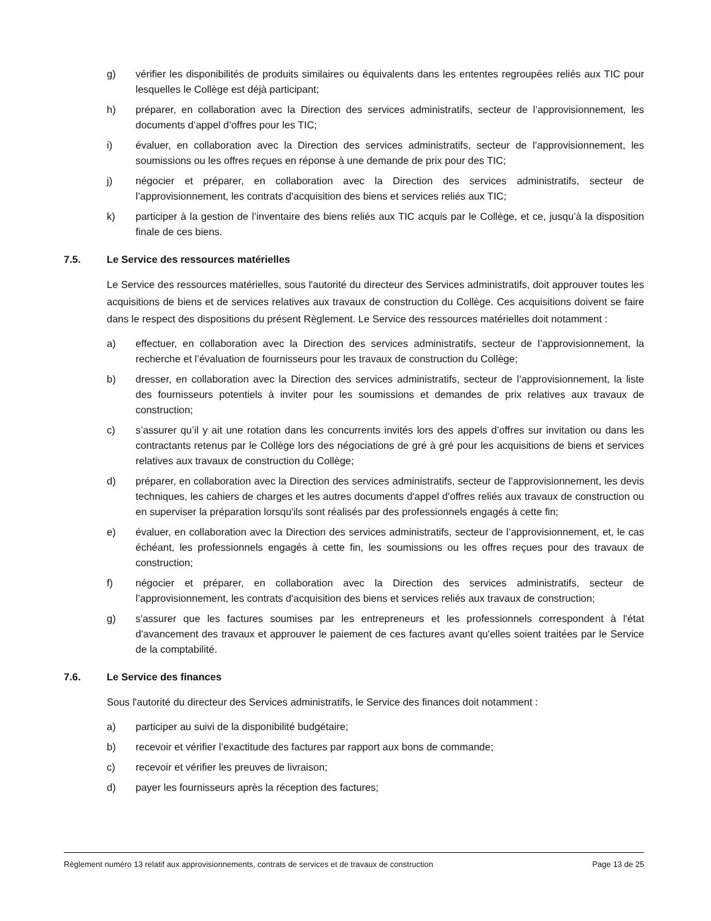g) vérifier les disponibilités de produits similaires ou équivalents dans les ententes regroupées reliés aux TIC pour lesquelles le Collège est déjà participant;
h) préparer, en collaboration avec la Direction des services administratifs, secteur de l’approvisionnement, les documents d’appel d’offres pour les TIC;
i) évaluer, en collaboration avec la Direction des services administratifs, secteur de l’approvisionnement, les soumissions ou les offres reçues en réponse à une demande de prix pour des TIC;
j) négocier et préparer, en collaboration avec la Direction des services administratifs, secteur de l’approvisionnement, les contrats d'acquisition des biens et services reliés aux TIC;
k) participer à la gestion de l’inventaire des biens reliés aux TIC acquis par le Collège, et ce, jusqu’à la disposition finale de ces biens.
7.5. Le Service des ressources matérielles
Le Service des ressources matérielles, sous l'autorité du directeur des Services administratifs, doit approuver toutes les acquisitions de biens et de services relatives aux travaux de construction du Collège. Ces acquisitions doivent se faire dans le respect des dispositions du présent Règlement. Le Service des ressources matérielles doit notamment :
a) effectuer, en collaboration avec la Direction des services administratifs, secteur de l’approvisionnement, la recherche et l’évaluation de fournisseurs pour les travaux de construction du Collège;
b) dresser, en collaboration avec la Direction des services administratifs, secteur de l’approvisionnement, la liste des fournisseurs potentiels à inviter pour les soumissions et demandes de prix relatives aux travaux de construction;
c) s’assurer qu’il y ait une rotation dans les concurrents invités lors des appels d’offres sur invitation ou dans les contractants retenus par le Collège lors des négociations de gré à gré pour les acquisitions de biens et services relatives aux travaux de construction du Collège;
d) préparer, en collaboration avec la Direction des services administratifs, secteur de l’approvisionnement, les devis techniques, les cahiers de charges et les autres documents d'appel d'offres reliés aux travaux de construction ou en superviser la préparation lorsqu'ils sont réalisés par des professionnels engagés à cette fin;
e) évaluer, en collaboration avec la Direction des services administratifs, secteur de l’approvisionnement, et, le cas échéant, les professionnels engagés à cette fin, les soumissions ou les offres reçues pour des travaux de construction;
f) négocier et préparer, en collaboration avec la Direction des services administratifs, secteur de l’approvisionnement, les contrats d'acquisition des biens et services reliés aux travaux de construction;
g) s'assurer que les factures soumises par les entrepreneurs et les professionnels correspondent à l'état d'avancement des travaux et approuver le paiement de ces factures avant qu'elles soient traitées par le Service de la comptabilité.
7.6. Le Service des finances
Sous l'autorité du directeur des Services administratifs, le Service des finances doit notamment :
a) participer au suivi de la disponibilité budgétaire;
b) recevoir et vérifier l’exactitude des factures par rapport aux bons de commande;
c) recevoir et vérifier les preuves de livraison;
d) payer les fournisseurs après la réception des factures;
Règlement numéro 13 relatif aux approvisionnements, contrats de services et de travaux de construction Page 13 de 25